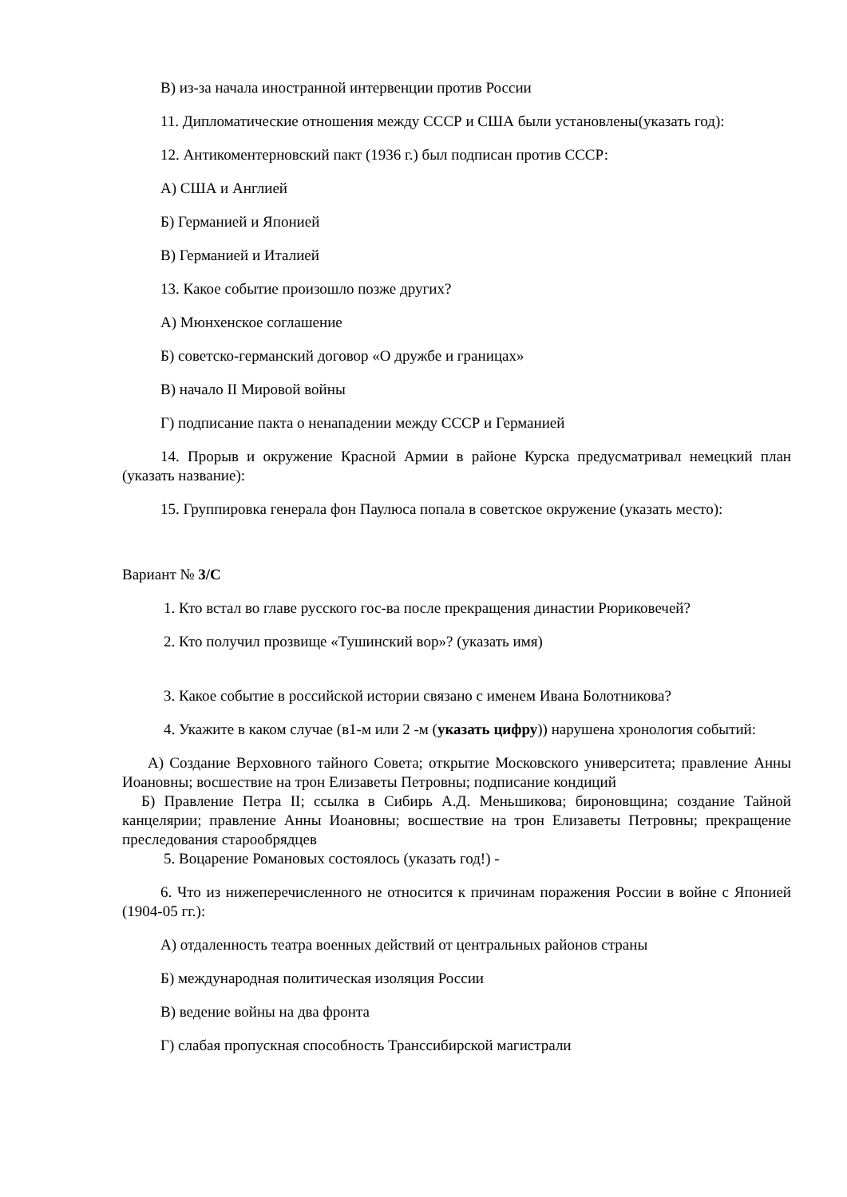В) из-за начала иностранной интервенции против России
11. Дипломатические отношения между СССР и США были установлены(указать год):
12. Антикоментерновский пакт (1936 г.) был подписан против СССР:
А) США и Англией
Б) Германией и Японией
В) Германией и Италией
13. Какое событие произошло позже других?
А) Мюнхенское соглашение
Б) советско-германский договор «О дружбе и границах»
В) начало II Мировой войны
Г) подписание пакта о ненападении между СССР и Германией
14. Прорыв и окружение Красной Армии в районе Курска предусматривал немецкий план (указать название):
15. Группировка генерала фон Паулюса попала в советское окружение (указать место):
Вариант № 3/С
1. Кто встал во главе русского гос-ва после прекращения династии Рюриковечей?
2. Кто получил прозвище «Тушинский вор»? (указать имя)
3. Какое событие в российской истории связано с именем Ивана Болотникова?
4. Укажите в каком случае (в1-м или 2 -м (указать цифру)) нарушена хронология событий:
А) Создание Верховного тайного Совета; открытие Московского университета; правление Анны Иоановны; восшествие на трон Елизаветы Петровны; подписание кондиций
Б) Правление Петра II; ссылка в Сибирь А.Д. Меньшикова; бироновщина; создание Тайной канцелярии; правление Анны Иоановны; восшествие на трон Елизаветы Петровны; прекращение преследования старообрядцев
5. Воцарение Романовых состоялось (указать год!) -
6. Что из нижеперечисленного не относится к причинам поражения России в войне с Японией (1904-05 гг.):
А) отдаленность театра военных действий от центральных районов страны
Б) международная политическая изоляция России
В) ведение войны на два фронта
Г) слабая пропускная способность Транссибирской магистрали